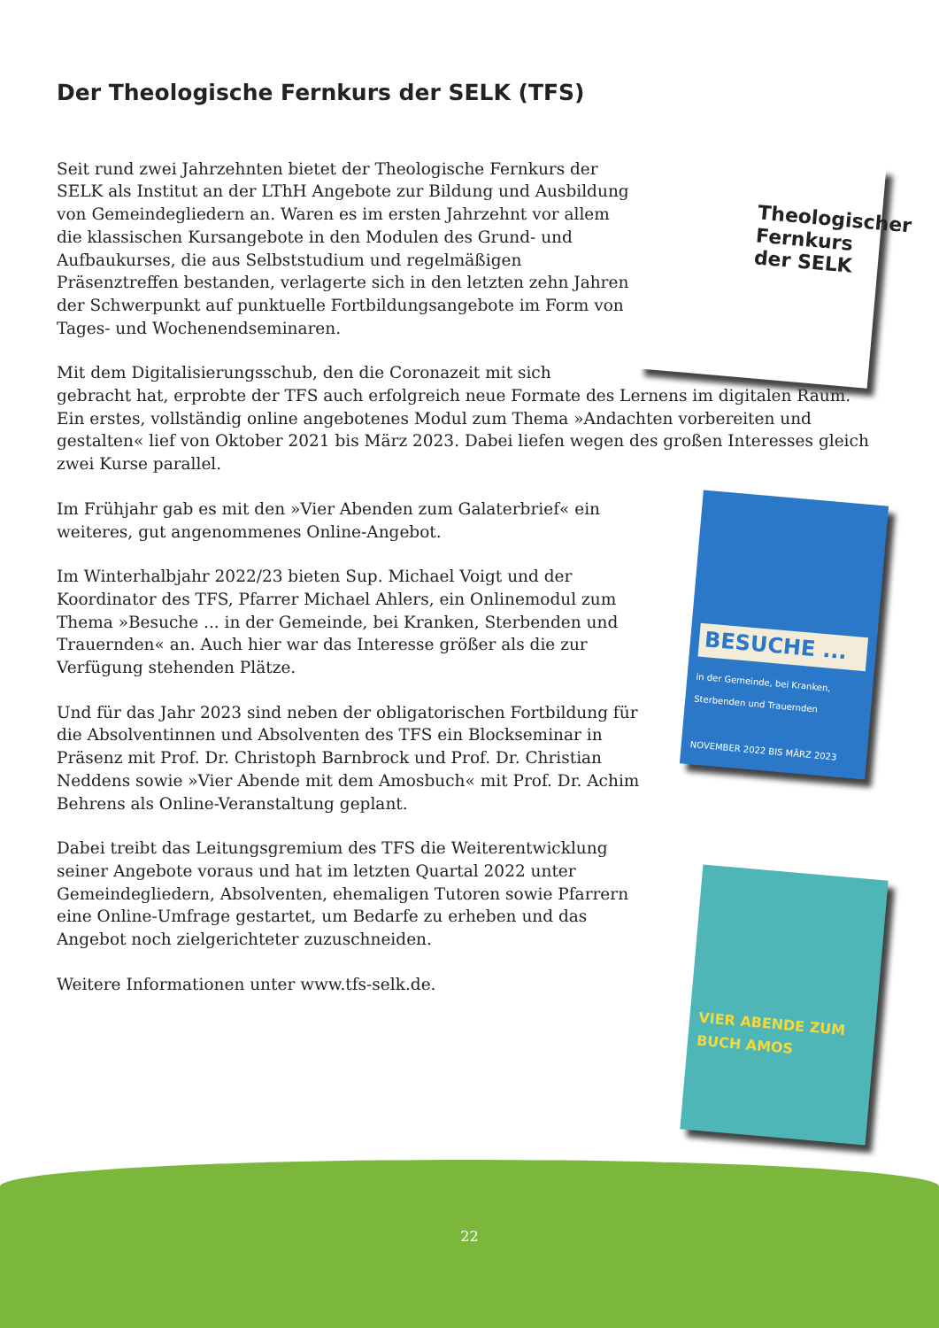Der Theologische Fernkurs der SELK (TFS)
Theologischer Fernkurs der SELK
Seit rund zwei Jahrzehnten bietet der Theologische Fernkurs der SELK als Institut an der LThH Angebote zur Bildung und Ausbildung von Gemeindegliedern an. Waren es im ersten Jahrzehnt vor allem die klassischen Kursangebote in den Modulen des Grund- und Aufbaukurses, die aus Selbststudium und regelmäßigen Präsenztreffen bestanden, verlagerte sich in den letzten zehn Jahren der Schwerpunkt auf punktuelle Fortbildungsangebote im Form von Tages- und Wochenendseminaren.
Mit dem Digitalisierungsschub, den die Coronazeit mit sich gebracht hat, erprobte der TFS auch erfolgreich neue Formate des Lernens im digitalen Raum. Ein erstes, vollständig online angebotenes Modul zum Thema »Andachten vorbereiten und gestalten« lief von Oktober 2021 bis März 2023. Dabei liefen wegen des großen Interesses gleich zwei Kurse parallel.
BESUCHE ...
in der Gemeinde, bei Kranken, Sterbenden und Trauernden
NOVEMBER 2022 BIS MÄRZ 2023
Im Frühjahr gab es mit den »Vier Abenden zum Galaterbrief« ein weiteres, gut angenommenes Online-Angebot.
Im Winterhalbjahr 2022/23 bieten Sup. Michael Voigt und der Koordinator des TFS, Pfarrer Michael Ahlers, ein Onlinemodul zum Thema »Besuche ... in der Gemeinde, bei Kranken, Sterbenden und Trauernden« an. Auch hier war das Interesse größer als die zur Verfügung stehenden Plätze.
Und für das Jahr 2023 sind neben der obligatorischen Fortbildung für die Absolventinnen und Absolventen des TFS ein Blockseminar in Präsenz mit Prof. Dr. Christoph Barnbrock und Prof. Dr. Christian Neddens sowie »Vier Abende mit dem Amosbuch« mit Prof. Dr. Achim Behrens als Online-Veranstaltung geplant.
VIER ABENDE ZUM BUCH AMOS
Dabei treibt das Leitungsgremium des TFS die Weiterentwicklung seiner Angebote voraus und hat im letzten Quartal 2022 unter Gemeindegliedern, Absolventen, ehemaligen Tutoren sowie Pfarrern eine Online-Umfrage gestartet, um Bedarfe zu erheben und das Angebot noch zielgerichteter zuzuschneiden.
Weitere Informationen unter www.tfs-selk.de.
22